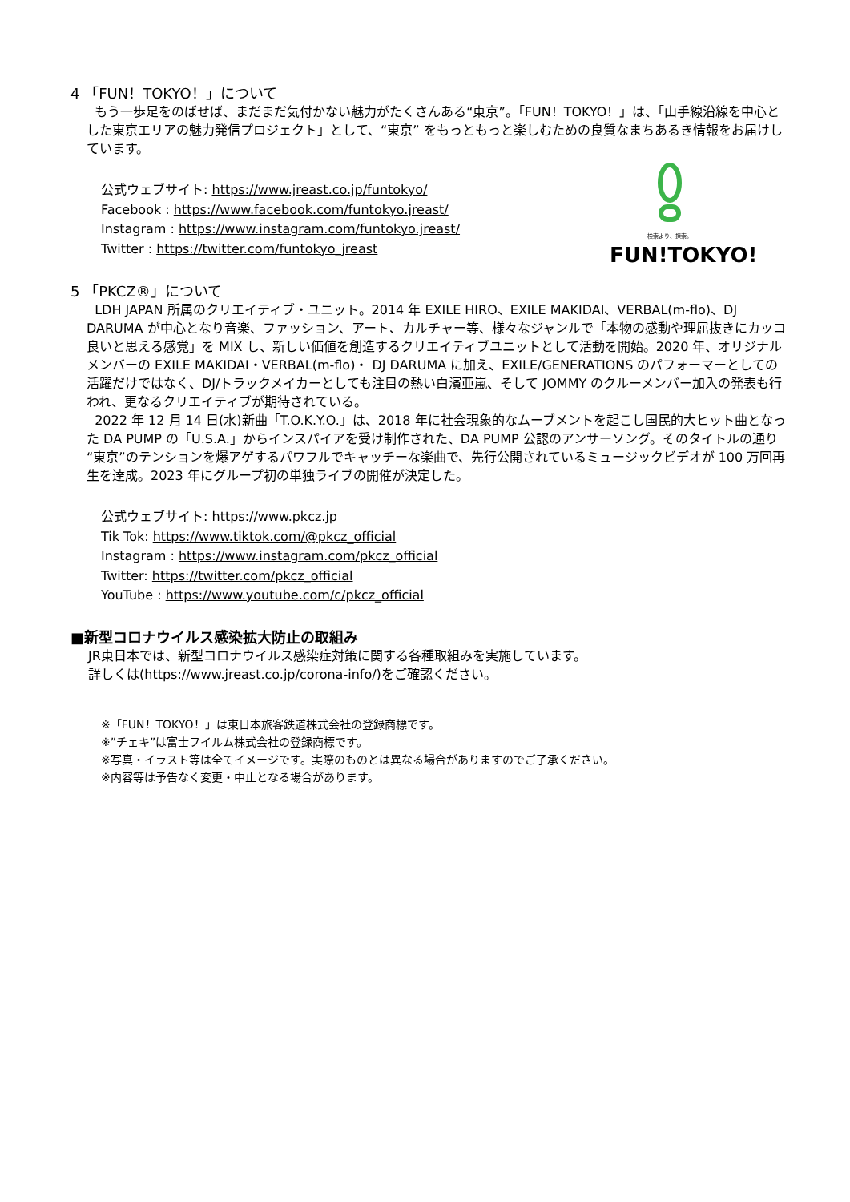4 「FUN！TOKYO！」について
もう一歩足をのばせば、まだまだ気付かない魅力がたくさんある“東京”。「FUN！TOKYO！」は、「山手線沿線を中心とした東京エリアの魅力発信プロジェクト」として、“東京” をもっともっと楽しむための良質なまちあるき情報をお届けしています。
公式ウェブサイト: https://www.jreast.co.jp/funtokyo/
Facebook : https://www.facebook.com/funtokyo.jreast/
Instagram : https://www.instagram.com/funtokyo.jreast/
Twitter : https://twitter.com/funtokyo_jreast
検索より、探索。
FUN!TOKYO!
5 「PKCZ®」について
LDH JAPAN 所属のクリエイティブ・ユニット。2014 年 EXILE HIRO、EXILE MAKIDAI、VERBAL(m-flo)、DJ DARUMA が中心となり音楽、ファッション、アート、カルチャー等、様々なジャンルで「本物の感動や理屈抜きにカッコ良いと思える感覚」を MIX し、新しい価値を創造するクリエイティブユニットとして活動を開始。2020 年、オリジナルメンバーの EXILE MAKIDAI・VERBAL(m-flo)・ DJ DARUMA に加え、EXILE/GENERATIONS のパフォーマーとしての活躍だけではなく、DJ/トラックメイカーとしても注目の熱い白濱亜嵐、そして JOMMY のクルーメンバー加入の発表も行われ、更なるクリエイティブが期待されている。
2022 年 12 月 14 日(水)新曲「T.O.K.Y.O.」は、2018 年に社会現象的なムーブメントを起こし国民的大ヒット曲となった DA PUMP の「U.S.A.」からインスパイアを受け制作された、DA PUMP 公認のアンサーソング。そのタイトルの通り“東京”のテンションを爆アゲするパワフルでキャッチーな楽曲で、先行公開されているミュージックビデオが 100 万回再生を達成。2023 年にグループ初の単独ライブの開催が決定した。
公式ウェブサイト: https://www.pkcz.jp
Tik Tok: https://www.tiktok.com/@pkcz_official
Instagram : https://www.instagram.com/pkcz_official
Twitter: https://twitter.com/pkcz_official
YouTube : https://www.youtube.com/c/pkcz_official
■新型コロナウイルス感染拡大防止の取組み
JR東日本では、新型コロナウイルス感染症対策に関する各種取組みを実施しています。
詳しくは(https://www.jreast.co.jp/corona-info/)をご確認ください。
※「FUN！TOKYO！」は東日本旅客鉄道株式会社の登録商標です。
※”チェキ”は富士フイルム株式会社の登録商標です。
※写真・イラスト等は全てイメージです。実際のものとは異なる場合がありますのでご了承ください。
※内容等は予告なく変更・中止となる場合があります。